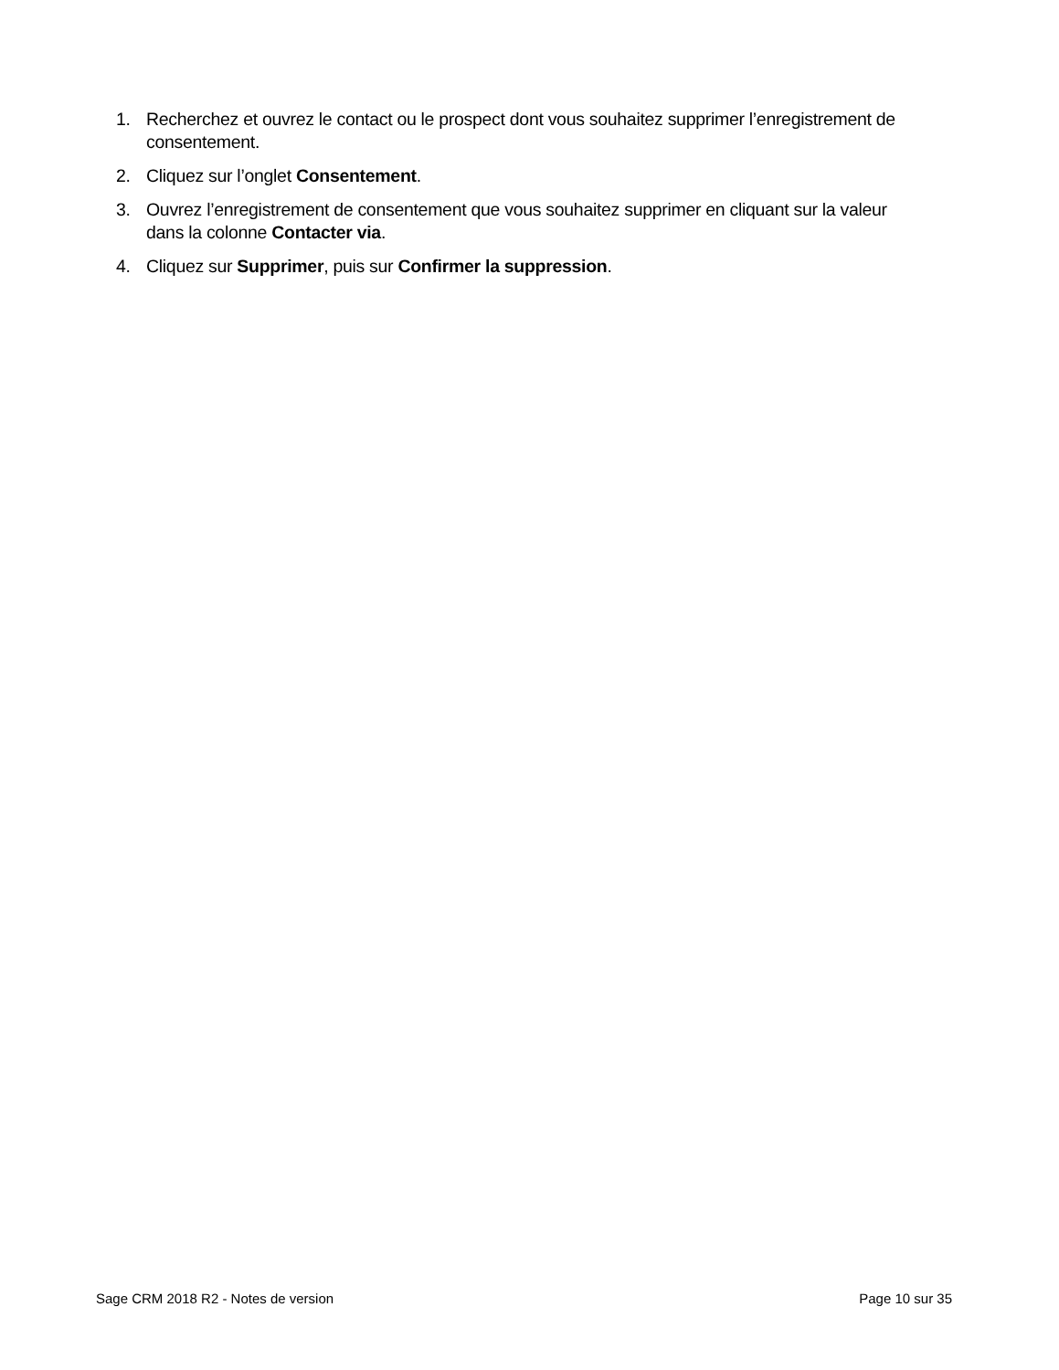1. Recherchez et ouvrez le contact ou le prospect dont vous souhaitez supprimer l’enregistrement de consentement.
2. Cliquez sur l’onglet Consentement.
3. Ouvrez l’enregistrement de consentement que vous souhaitez supprimer en cliquant sur la valeur dans la colonne Contacter via.
4. Cliquez sur Supprimer, puis sur Confirmer la suppression.
Sage CRM 2018 R2 - Notes de version Page 10 sur 35